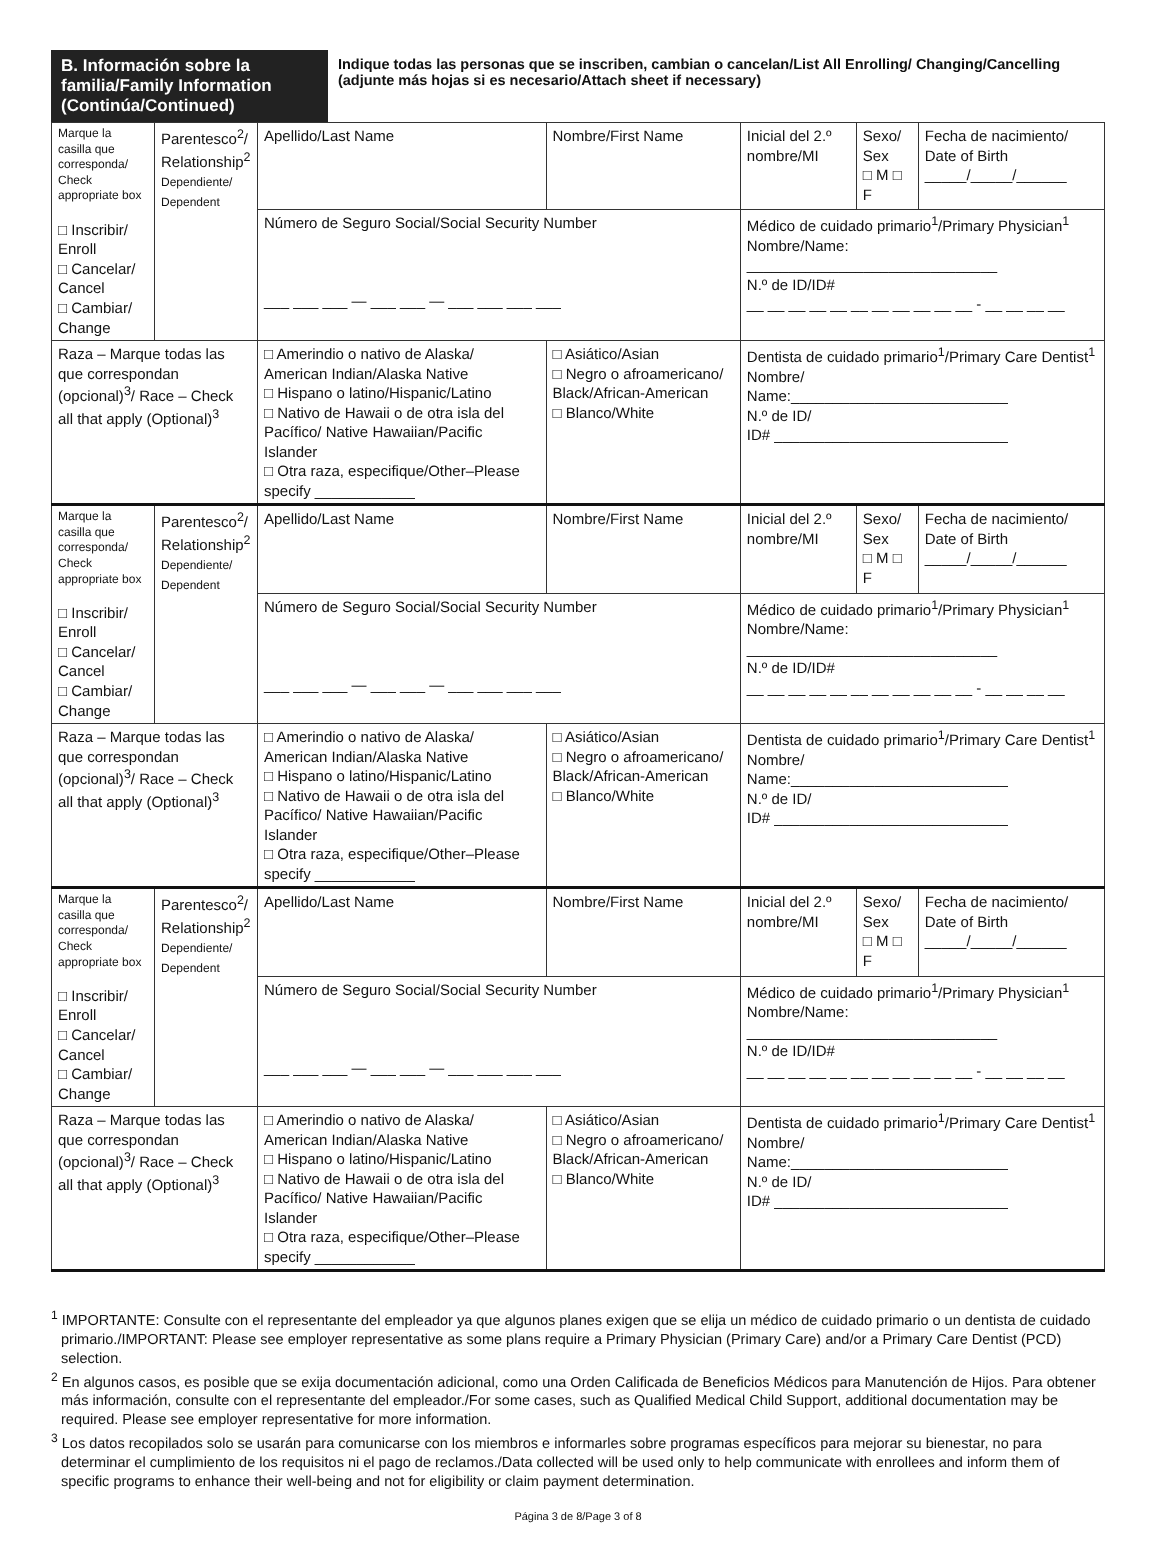B. Información sobre la familia/Family Information (Continúa/Continued)
Indique todas las personas que se inscriben, cambian o cancelan/List All Enrolling/ Changing/Cancelling (adjunte más hojas si es necesario/Attach sheet if necessary)
| Marque la casilla que corresponda/ Check appropriate box □ Inscribir/ Enroll □ Cancelar/ Cancel □ Cambiar/ Change | Parentesco<sup>2</sup>/ Relationship<sup>2</sup> Dependiente/ Dependent | Apellido/Last Name | Nombre/First Name | Inicial del 2.º nombre/MI | Sexo/ Sex □ M □ F | Fecha de nacimiento/ Date of Birth _____/_____/______ |
| | | Número de Seguro Social/Social Security Number ___ ___ ___ — ___ ___ — ___ ___ ___ ___ | | Médico de cuidado primario<sup>1</sup>/Primary Physician<sup>1</sup> Nombre/Name: ______________________________ N.º de ID/ID# __ __ __ __ __ __ __ __ __ __ __ - __ __ __ __ | | |
| Raza – Marque todas las que correspondan (opcional)<sup>3</sup>/ Race – Check all that apply (Optional)<sup>3</sup> | | □ Amerindio o nativo de Alaska/ American Indian/Alaska Native □ Hispano o latino/Hispanic/Latino □ Nativo de Hawaii o de otra isla del Pacífico/ Native Hawaiian/Pacific Islander □ Otra raza, especifique/Other–Please specify ____________ | □ Asiático/Asian □ Negro o afroamericano/ Black/African-American □ Blanco/White | Dentista de cuidado primario<sup>1</sup>/Primary Care Dentist<sup>1</sup> Nombre/ Name:__________________________ N.º de ID/ ID# ____________________________ | | |
| Marque la casilla que corresponda/ Check appropriate box □ Inscribir/ Enroll □ Cancelar/ Cancel □ Cambiar/ Change | Parentesco<sup>2</sup>/ Relationship<sup>2</sup> Dependiente/ Dependent | Apellido/Last Name | Nombre/First Name | Inicial del 2.º nombre/MI | Sexo/ Sex □ M □ F | Fecha de nacimiento/ Date of Birth _____/_____/______ |
| | | Número de Seguro Social/Social Security Number ___ ___ ___ — ___ ___ — ___ ___ ___ ___ | | Médico de cuidado primario<sup>1</sup>/Primary Physician<sup>1</sup> Nombre/Name: ______________________________ N.º de ID/ID# __ __ __ __ __ __ __ __ __ __ __ - __ __ __ __ | | |
| Raza – Marque todas las que correspondan (opcional)<sup>3</sup>/ Race – Check all that apply (Optional)<sup>3</sup> | | □ Amerindio o nativo de Alaska/ American Indian/Alaska Native □ Hispano o latino/Hispanic/Latino □ Nativo de Hawaii o de otra isla del Pacífico/ Native Hawaiian/Pacific Islander □ Otra raza, especifique/Other–Please specify ____________ | □ Asiático/Asian □ Negro o afroamericano/ Black/African-American □ Blanco/White | Dentista de cuidado primario<sup>1</sup>/Primary Care Dentist<sup>1</sup> Nombre/ Name:__________________________ N.º de ID/ ID# ____________________________ | | |
| Marque la casilla que corresponda/ Check appropriate box □ Inscribir/ Enroll □ Cancelar/ Cancel □ Cambiar/ Change | Parentesco<sup>2</sup>/ Relationship<sup>2</sup> Dependiente/ Dependent | Apellido/Last Name | Nombre/First Name | Inicial del 2.º nombre/MI | Sexo/ Sex □ M □ F | Fecha de nacimiento/ Date of Birth _____/_____/______ |
| | | Número de Seguro Social/Social Security Number ___ ___ ___ — ___ ___ — ___ ___ ___ ___ | | Médico de cuidado primario<sup>1</sup>/Primary Physician<sup>1</sup> Nombre/Name: ______________________________ N.º de ID/ID# __ __ __ __ __ __ __ __ __ __ __ - __ __ __ __ | | |
| Raza – Marque todas las que correspondan (opcional)<sup>3</sup>/ Race – Check all that apply (Optional)<sup>3</sup> | | □ Amerindio o nativo de Alaska/ American Indian/Alaska Native □ Hispano o latino/Hispanic/Latino □ Nativo de Hawaii o de otra isla del Pacífico/ Native Hawaiian/Pacific Islander □ Otra raza, especifique/Other–Please specify ____________ | □ Asiático/Asian □ Negro o afroamericano/ Black/African-American □ Blanco/White | Dentista de cuidado primario<sup>1</sup>/Primary Care Dentist<sup>1</sup> Nombre/ Name:__________________________ N.º de ID/ ID# ____________________________ | | |
<sup>1</sup> IMPORTANTE: Consulte con el representante del empleador ya que algunos planes exigen que se elija un médico de cuidado primario o un dentista de cuidado primario./IMPORTANT: Please see employer representative as some plans require a Primary Physician (Primary Care) and/or a Primary Care Dentist (PCD) selection.
<sup>2</sup> En algunos casos, es posible que se exija documentación adicional, como una Orden Calificada de Beneficios Médicos para Manutención de Hijos. Para obtener más información, consulte con el representante del empleador./For some cases, such as Qualified Medical Child Support, additional documentation may be required. Please see employer representative for more information.
<sup>3</sup> Los datos recopilados solo se usarán para comunicarse con los miembros e informarles sobre programas específicos para mejorar su bienestar, no para determinar el cumplimiento de los requisitos ni el pago de reclamos./Data collected will be used only to help communicate with enrollees and inform them of specific programs to enhance their well-being and not for eligibility or claim payment determination.
Página 3 de 8/Page 3 of 8